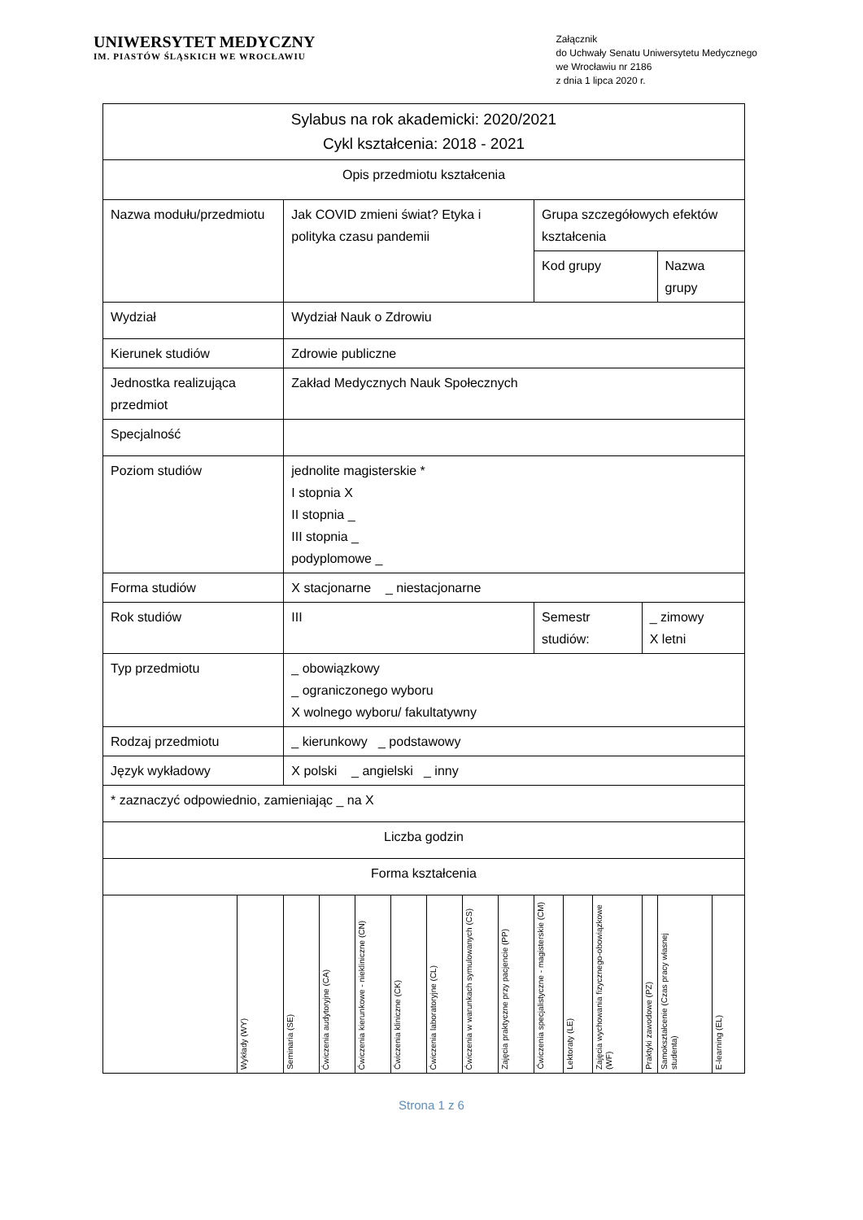UNIWERSYTET MEDYCZNY
IM. PIASTÓW ŚLĄSKICH WE WROCŁAWIU
Załącznik
do Uchwały Senatu Uniwersytetu Medycznego
we Wrocławiu nr 2186
z dnia 1 lipca 2020 r.
| Sylabus na rok akademicki: 2020/2021 Cykl kształcenia: 2018 - 2021 | | | | | | | | | | | | | | | |
| Opis przedmiotu kształcenia | | | | | | | | | | | | | | | |
| Nazwa modułu/przedmiotu | | Jak COVID zmieni świat? Etyka i polityka czasu pandemii | | | | | | | Grupa szczegółowych efektów kształcenia | | | | | | |
| | | | | | | | | | Kod grupy | | | | Nazwa grupy | | |
| Wydział | | Wydział Nauk o Zdrowiu | | | | | | | | | | | | | |
| Kierunek studiów | | Zdrowie publiczne | | | | | | | | | | | | | |
| Jednostka realizująca przedmiot | | Zakład Medycznych Nauk Społecznych | | | | | | | | | | | | | |
| Specjalność | | | | | | | | | | | | | | | |
| Poziom studiów | | jednolite magisterskie * I stopnia X II stopnia _ III stopnia _ podyplomowe _ | | | | | | | | | | | | | |
| Forma studiów | | X stacjonarne _ niestacjonarne | | | | | | | | | | | | | |
| Rok studiów | | III | | | | | | | Semestr studiów: | | | _ zimowy X letni | | | |
| Typ przedmiotu | | _ obowiązkowy _ ograniczonego wyboru X wolnego wyboru/ fakultatywny | | | | | | | | | | | | | |
| Rodzaj przedmiotu | | _ kierunkowy _ podstawowy | | | | | | | | | | | | | |
| Język wykładowy | | X polski _ angielski _ inny | | | | | | | | | | | | | |
| * zaznaczyć odpowiednio, zamieniając _ na X | | | | | | | | | | | | | | | |
| Liczba godzin | | | | | | | | | | | | | | | |
| Forma kształcenia | | | | | | | | | | | | | | | |
| | Wykłady (WY) | Seminaria (SE) | Ćwiczenia audytoryjne (CA) | Ćwiczenia kierunkowe - niekliniczne (CN) | Ćwiczenia kliniczne (CK) | Ćwiczenia laboratoryjne (CL) | Ćwiczenia w warunkach symulowanych (CS) | Zajęcia praktyczne przy pacjencie (PP) | Ćwiczenia specjalistyczne - magisterskie (CM) | Lektoraty (LE) | Zajęcia wychowania fizycznego-obowiązkowe (WF) | Praktyki zawodowe (PZ) | Samokształcenie (Czas pracy własnej studenta) | E-learning (EL) | |
Strona 1 z 6